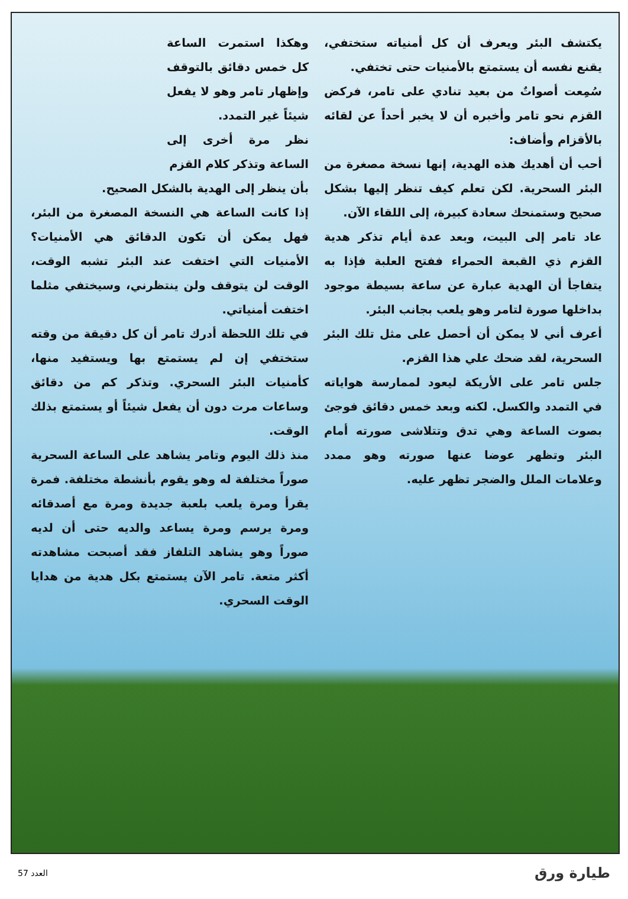يكتشف البئر ويعرف أن كل أمنياته ستختفي، يقنع نفسه أن يستمتع بالأمنيات حتى تختفي.
سُمِعت أصواتٌ من بعيد تنادي على تامر، فركض القزم نحو تامر وأخبره أن لا يخبر أحداً عن لقائه بالأقزام وأضاف:
أحب أن أهديك هذه الهدية، إنها نسخة مصغرة من البئر السحرية. لكن تعلم كيف تنظر إليها بشكل صحيح وستمنحك سعادة كبيرة، إلى اللقاء الآن.
عاد تامر إلى البيت، وبعد عدة أيام تذكر هدية القزم ذي القبعة الحمراء ففتح العلبة فإذا به يتفاجأ أن الهدية عبارة عن ساعة بسيطة موجود بداخلها صورة لتامر وهو يلعب بجانب البئر.
أعرف أني لا يمكن أن أحصل على مثل تلك البئر السحرية، لقد ضحك علي هذا القزم.
جلس تامر على الأريكة ليعود لممارسة هواياته في التمدد والكسل. لكنه وبعد خمس دقائق فوجئ بصوت الساعة وهي تدق وتتلاشى صورته أمام البئر وتظهر عوضا عنها صورته وهو ممدد وعلامات الملل والضجر تظهر عليه.
وهكذا استمرت الساعة كل خمس دقائق بالتوقف وإظهار تامر وهو لا يفعل شيئاً غير التمدد.
نظر مرة أخرى إلى الساعة وتذكر كلام القزم
بأن ينظر إلى الهدية بالشكل الصحيح.
إذا كانت الساعة هي النسخة المصغرة من البئر، فهل يمكن أن تكون الدقائق هي الأمنيات؟ الأمنيات التي اختفت عند البئر تشبه الوقت، الوقت لن يتوقف ولن ينتظرني، وسيختفي مثلما اختفت أمنياتي.
في تلك اللحظة أدرك تامر أن كل دقيقة من وقته ستختفي إن لم يستمتع بها ويستفيد منها، كأمنيات البئر السحري. وتذكر كم من دقائق وساعات مرت دون أن يفعل شيئاً أو يستمتع بذلك الوقت.
منذ ذلك اليوم وتامر يشاهد على الساعة السحرية صوراً مختلفة له وهو يقوم بأنشطة مختلفة. فمرة يقرأ ومرة يلعب بلعبة جديدة ومرة مع أصدقائه ومرة يرسم ومرة يساعد والديه حتى أن لديه صوراً وهو يشاهد التلفاز فقد أصبحت مشاهدته أكثر متعة. تامر الآن يستمتع بكل هدية من هدايا الوقت السحري.
طيارة ورق العدد 57